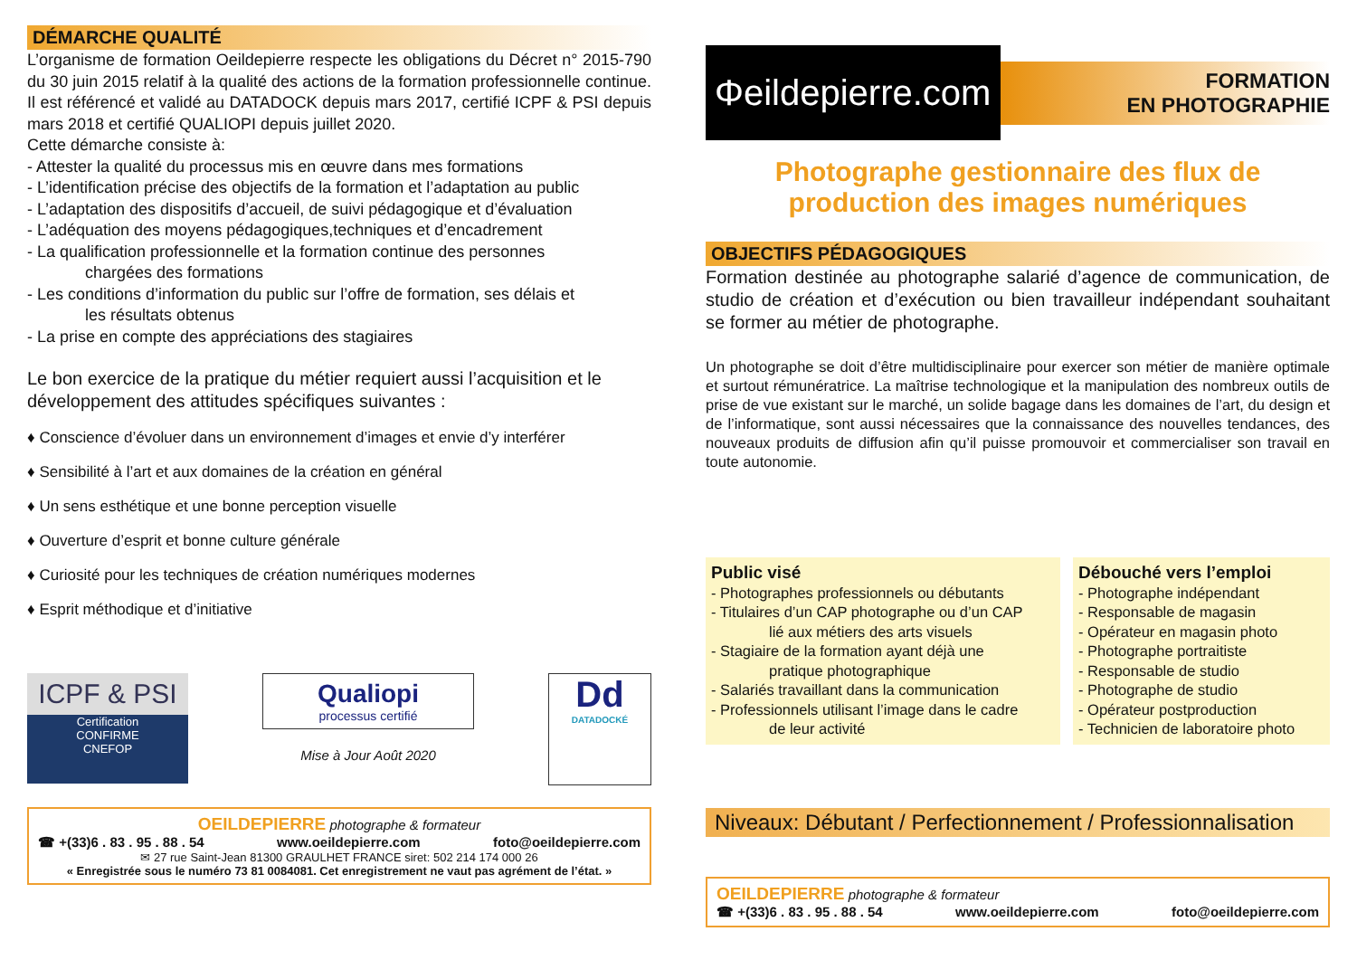DÉMARCHE QUALITÉ
L’organisme de formation Oeildepierre respecte les obligations du Décret n° 2015-790 du 30 juin 2015 relatif à la qualité des actions de la formation professionnelle continue. Il est référencé et validé au DATADOCK depuis mars 2017, certifié ICPF & PSI depuis mars 2018 et certifié QUALIOPI depuis juillet 2020.
Cette démarche consiste à:
- Attester la qualité du processus mis en œuvre dans mes formations
- L’identification précise des objectifs de la formation et l’adaptation au public
- L’adaptation des dispositifs d’accueil, de suivi pédagogique et d’évaluation
- L’adéquation des moyens pédagogiques,techniques et d’encadrement
- La qualification professionnelle et la formation continue des personnes
chargées des formations
- Les conditions d’information du public sur l’offre de formation, ses délais et
les résultats obtenus
- La prise en compte des appréciations des stagiaires
Le bon exercice de la pratique du métier requiert aussi l’acquisition et le développement des attitudes spécifiques suivantes :
♦ Conscience d’évoluer dans un environnement d’images et envie d’y interférer
♦ Sensibilité à l’art et aux domaines de la création en général
♦ Un sens esthétique et une bonne perception visuelle
♦ Ouverture d’esprit et bonne culture générale
♦ Curiosité pour les techniques de création numériques modernes
♦ Esprit méthodique et d’initiative
ICPF & PSI
Certification
CONFIRME
CNEFOP
Qualiopi
processus certifié
Mise à Jour Août 2020
Dd
DATADOCKÉ
OEILDEPIERRE photographe & formateur
☎ +(33)6 . 83 . 95 . 88 . 54 www.oeildepierre.com foto@oeildepierre.com
✉ 27 rue Saint-Jean 81300 GRAULHET FRANCE siret: 502 214 174 000 26
« Enregistrée sous le numéro 73 81 0084081. Cet enregistrement ne vaut pas agrément de l’état. »
Φeildepierre.com
FORMATION
EN PHOTOGRAPHIE
Photographe gestionnaire des flux de production des images numériques
OBJECTIFS PÉDAGOGIQUES
Formation destinée au photographe salarié d’agence de communication, de studio de création et d’exécution ou bien travailleur indépendant souhaitant se former au métier de photographe.
Un photographe se doit d’être multidisciplinaire pour exercer son métier de manière optimale et surtout rémunératrice. La maîtrise technologique et la manipulation des nombreux outils de prise de vue existant sur le marché, un solide bagage dans les domaines de l’art, du design et de l’informatique, sont aussi nécessaires que la connaissance des nouvelles tendances, des nouveaux produits de diffusion afin qu’il puisse promouvoir et commercialiser son travail en toute autonomie.
Public visé
- Photographes professionnels ou débutants
- Titulaires d’un CAP photographe ou d’un CAP
lié aux métiers des arts visuels
- Stagiaire de la formation ayant déjà une
pratique photographique
- Salariés travaillant dans la communication
- Professionnels utilisant l’image dans le cadre
de leur activité
Débouché vers l’emploi
- Photographe indépendant
- Responsable de magasin
- Opérateur en magasin photo
- Photographe portraitiste
- Responsable de studio
- Photographe de studio
- Opérateur postproduction
- Technicien de laboratoire photo
Niveaux: Débutant / Perfectionnement / Professionnalisation
OEILDEPIERRE photographe & formateur
☎ +(33)6 . 83 . 95 . 88 . 54 www.oeildepierre.com foto@oeildepierre.com